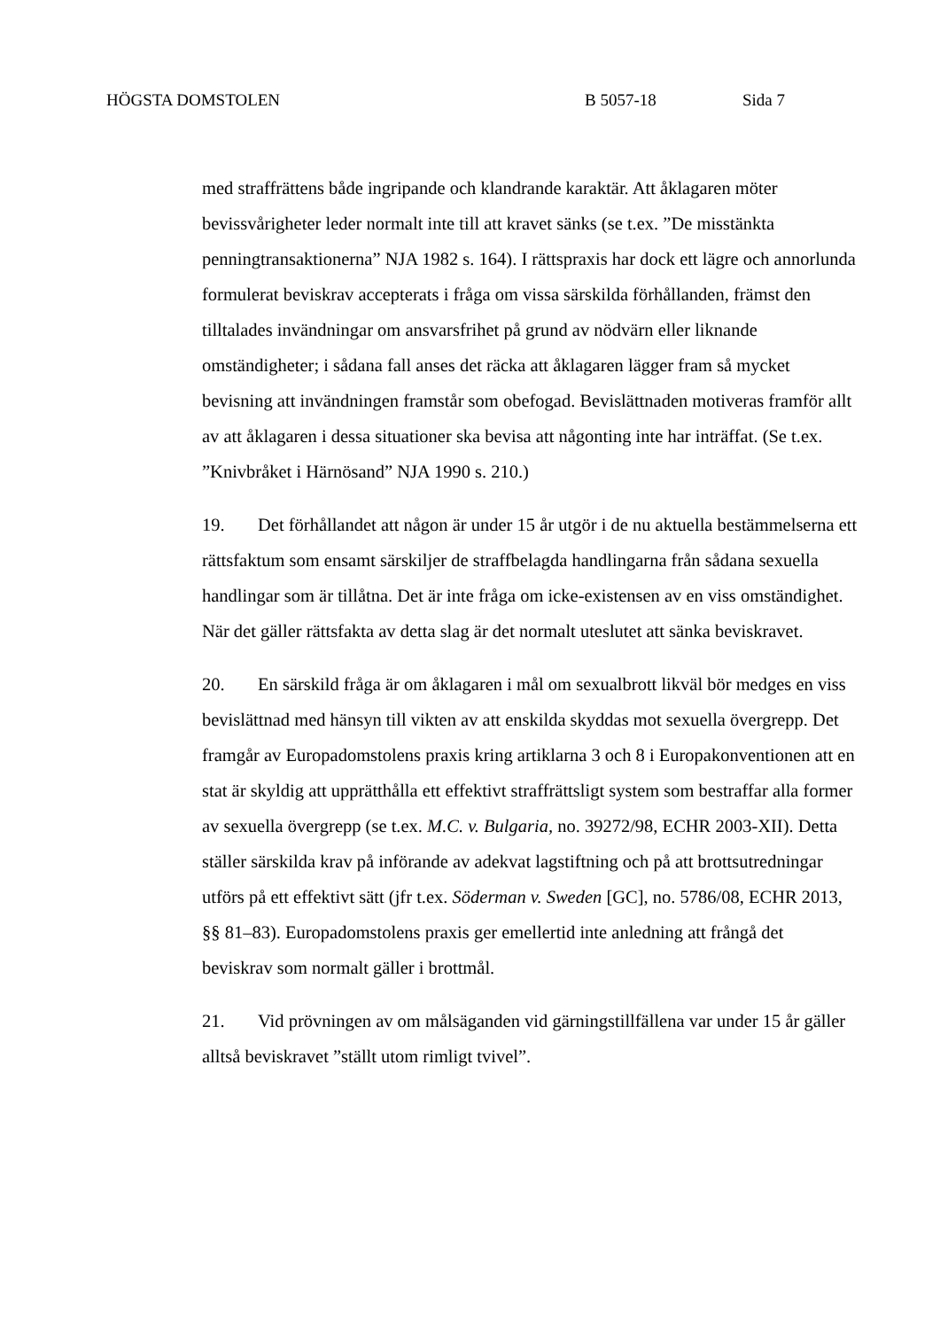HÖGSTA DOMSTOLEN B 5057-18 Sida 7
med straffrättens både ingripande och klandrande karaktär. Att åklagaren möter bevissvårigheter leder normalt inte till att kravet sänks (se t.ex. ”De misstänkta penningtransaktionerna” NJA 1982 s. 164). I rättspraxis har dock ett lägre och annorlunda formulerat beviskrav accepterats i fråga om vissa särskilda förhållanden, främst den tilltalades invändningar om ansvarsfrihet på grund av nödvärn eller liknande omständigheter; i sådana fall anses det räcka att åklagaren lägger fram så mycket bevisning att invändningen framstår som obefogad. Bevislättnaden motiveras framför allt av att åklagaren i dessa situationer ska bevisa att någonting inte har inträffat. (Se t.ex. ”Knivbråket i Härnösand” NJA 1990 s. 210.)
19. Det förhållandet att någon är under 15 år utgör i de nu aktuella bestämmelserna ett rättsfaktum som ensamt särskiljer de straffbelagda handlingarna från sådana sexuella handlingar som är tillåtna. Det är inte fråga om icke-existensen av en viss omständighet. När det gäller rättsfakta av detta slag är det normalt uteslutet att sänka beviskravet.
20. En särskild fråga är om åklagaren i mål om sexualbrott likväl bör medges en viss bevislättnad med hänsyn till vikten av att enskilda skyddas mot sexuella övergrepp. Det framgår av Europadomstolens praxis kring artiklarna 3 och 8 i Europakonventionen att en stat är skyldig att upprätthålla ett effektivt straffrättsligt system som bestraffar alla former av sexuella övergrepp (se t.ex. M.C. v. Bulgaria, no. 39272/98, ECHR 2003-XII). Detta ställer särskilda krav på införande av adekvat lagstiftning och på att brottsutredningar utförs på ett effektivt sätt (jfr t.ex. Söderman v. Sweden [GC], no. 5786/08, ECHR 2013, §§ 81–83). Europadomstolens praxis ger emellertid inte anledning att frångå det beviskrav som normalt gäller i brottmål.
21. Vid prövningen av om målsäganden vid gärningstillfällena var under 15 år gäller alltså beviskravet ”ställt utom rimligt tvivel”.